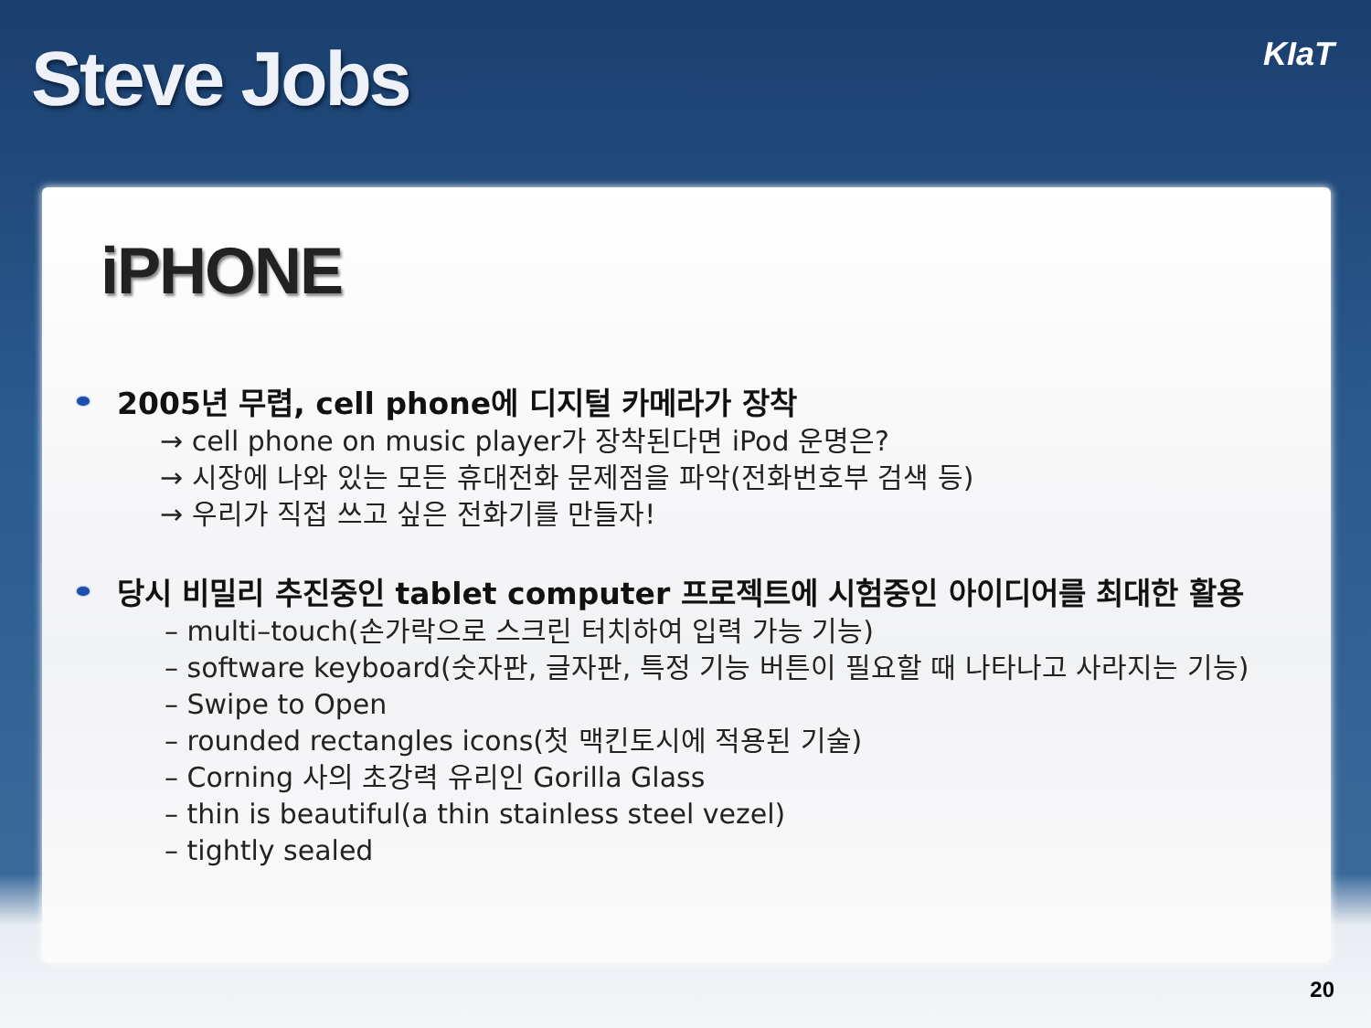Steve Jobs
KIaT
iPHONE
2005년 무렵, cell phone에 디지털 카메라가 장착
→ cell phone on music player가 장착된다면 iPod 운명은?
→ 시장에 나와 있는 모든 휴대전화 문제점을 파악(전화번호부 검색 등)
→ 우리가 직접 쓰고 싶은 전화기를 만들자!
당시 비밀리 추진중인 tablet computer 프로젝트에 시험중인 아이디어를 최대한 활용
– multi–touch(손가락으로 스크린 터치하여 입력 가능 기능)
– software keyboard(숫자판, 글자판, 특정 기능 버튼이 필요할 때 나타나고 사라지는 기능)
– Swipe to Open
– rounded rectangles icons(첫 맥킨토시에 적용된 기술)
– Corning 사의 초강력 유리인 Gorilla Glass
– thin is beautiful(a thin stainless steel vezel)
– tightly sealed
20